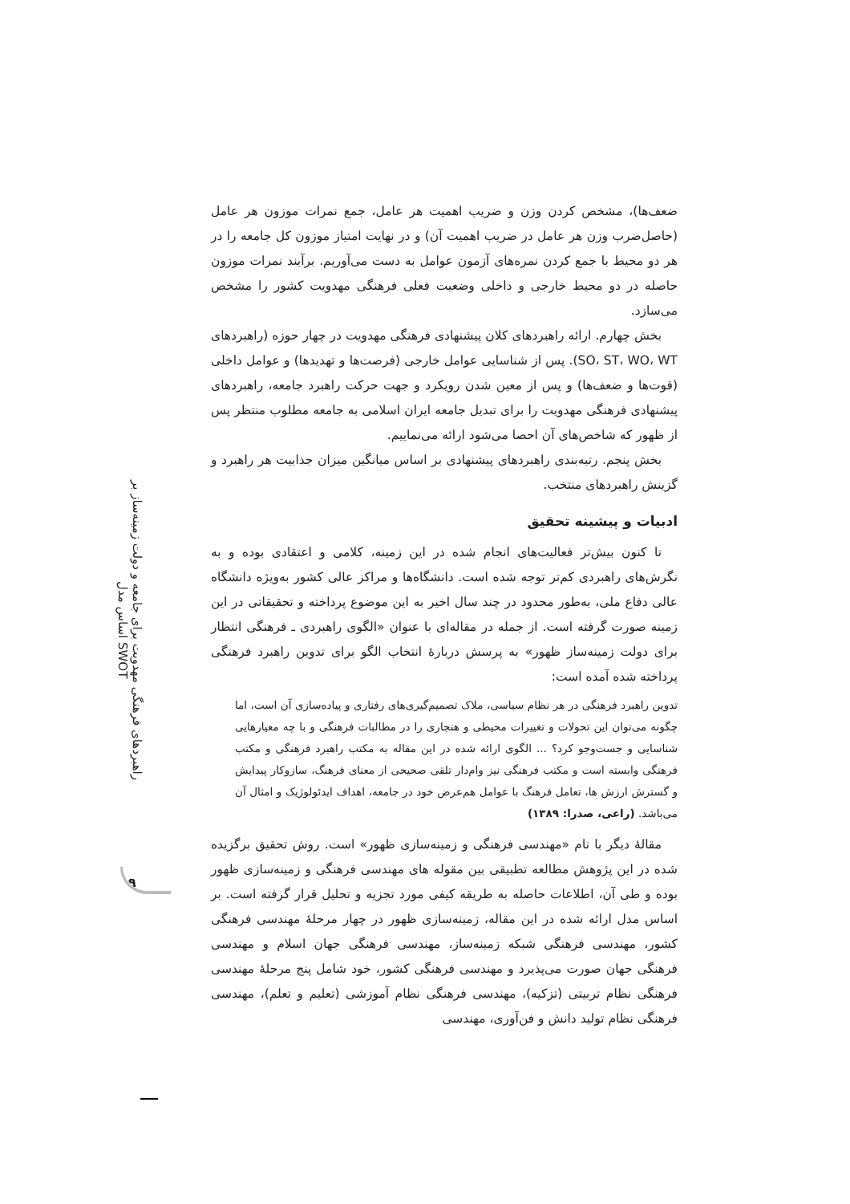راهبردهای فرهنگی مهدویت برای جامعه و دولت زمینه‌ساز بر اساس مدل SWOT
۹
ضعف‌ها)، مشخص کردن وزن و ضریب اهمیت هر عامل، جمع نمرات موزون هر عامل (حاصل‌ضرب وزن هر عامل در ضریب اهمیت آن) و در نهایت امتیاز موزون کل جامعه را در هر دو محیط با جمع کردن نمره‌های آزمون عوامل به دست می‌آوریم. برآیند نمرات موزون حاصله در دو محیط خارجی و داخلی وضعیت فعلی فرهنگی مهدویت کشور را مشخص می‌سازد.
بخش چهارم. ارائه راهبردهای کلان پیشنهادی فرهنگی مهدویت در چهار حوزه (راهبردهای SO، ST، WO، WT). پس از شناسایی عوامل خارجی (فرصت‌ها و تهدیدها) و عوامل داخلی (قوت‌ها و ضعف‌ها) و پس از معین شدن رویکرد و جهت حرکت راهبرد جامعه، راهبردهای پیشنهادی فرهنگی مهدویت را برای تبدیل جامعه ایران اسلامی به جامعه مطلوب منتظر پس از ظهور که شاخص‌های آن احصا می‌شود ارائه می‌نماییم.
بخش پنجم. رتبه‌بندی راهبردهای پیشنهادی بر اساس میانگین میزان جذابیت هر راهبرد و گزینش راهبردهای منتخب.
ادبیات و پیشینه تحقیق
تا کنون بیش‌تر فعالیت‌های انجام شده در این زمینه، کلامی و اعتقادی بوده و به نگرش‌های راهبردی کم‌تر توجه شده است. دانشگاه‌ها و مراکز عالی کشور به‌ویژه دانشگاه عالی دفاع ملی، به‌طور محدود در چند سال اخیر به این موضوع پرداخته و تحقیقاتی در این زمینه صورت گرفته است. از جمله در مقاله‌ای با عنوان «الگوی راهبردی ـ فرهنگی انتظار برای دولت زمینه‌ساز ظهور» به پرسش دربارهٔ انتخاب الگو برای تدوین راهبرد فرهنگی پرداخته شده آمده است:
تدوین راهبرد فرهنگی در هر نظام سیاسی، ملاک تصمیم‌گیری‌های رفتاری و پیاده‌سازی آن است، اما چگونه می‌توان این تحولات و تغییرات محیطی و هنجاری را در مطالبات فرهنگی و با چه معیارهایی شناسایی و جست‌وجو کرد؟ ... الگوی ارائه شده در این مقاله به مکتب راهبرد فرهنگی و مکتب فرهنگی وابسته است و مکتب فرهنگی نیز وام‌دار تلقی صحیحی از معنای فرهنگ، سازوکار پیدایش و گسترش ارزش ها، تعامل فرهنگ با عوامل هم‌عرض خود در جامعه، اهداف ایدئولوژیک و امثال آن می‌باشد. (راعی، صدرا: ۱۳۸۹)
مقالهٔ دیگر با نام «مهندسی فرهنگی و زمینه‌سازی ظهور» است. روش تحقیق برگزیده شده در این پژوهش مطالعه تطبیقی بین مقوله های مهندسی فرهنگی و زمینه‌سازی ظهور بوده و طی آن، اطلاعات حاصله به طریقه کیفی مورد تجزیه و تحلیل قرار گرفته است. بر اساس مدل ارائه شده در این مقاله، زمینه‌سازی ظهور در چهار مرحلهٔ مهندسی فرهنگی کشور، مهندسی فرهنگی شبکه زمینه‌ساز، مهندسی فرهنگی جهان اسلام و مهندسی فرهنگی جهان صورت می‌پذیرد و مهندسی فرهنگی کشور، خود شامل پنج مرحلهٔ مهندسی فرهنگی نظام تربیتی (تزکیه)، مهندسی فرهنگی نظام آموزشی (تعلیم و تعلم)، مهندسی فرهنگی نظام تولید دانش و فن‌آوری، مهندسی